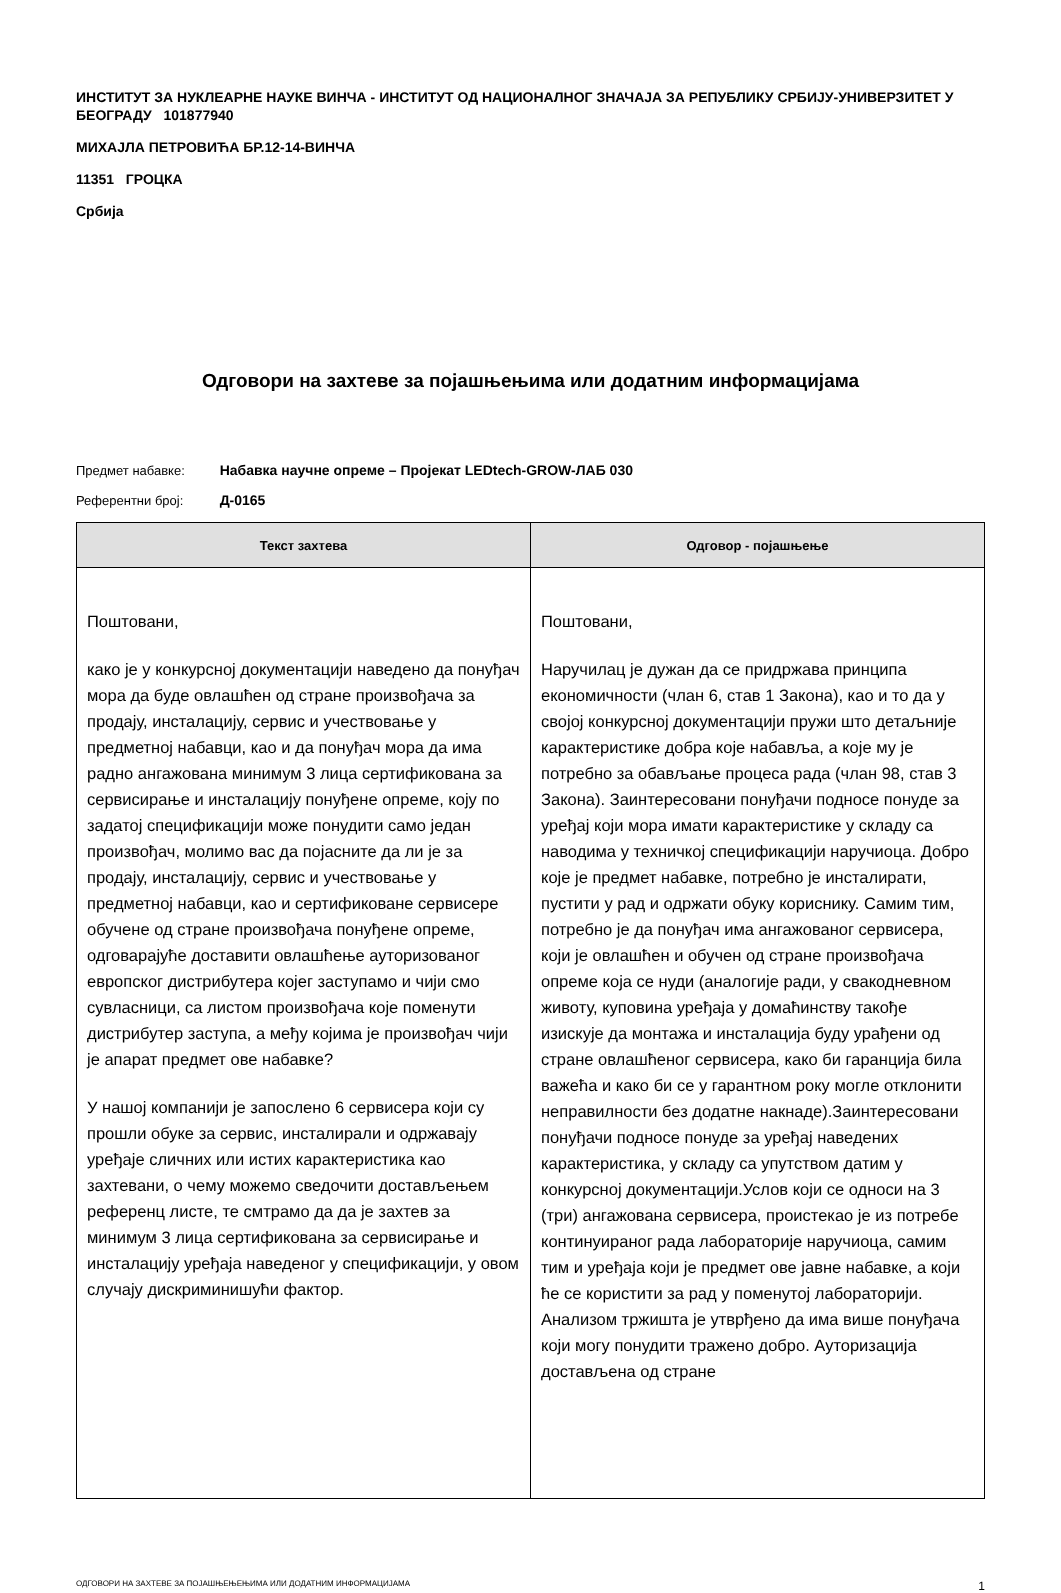ИНСТИТУТ ЗА НУКЛЕАРНЕ НАУКЕ ВИНЧА - ИНСТИТУТ ОД НАЦИОНАЛНОГ ЗНАЧАЈА ЗА РЕПУБЛИКУ СРБИЈУ-УНИВЕРЗИТЕТ У БЕОГРАДУ 101877940
МИХАЈЛА ПЕТРОВИЋА БР.12-14-ВИНЧА
11351 ГРОЦКА
Србија
Одговори на захтеве за појашњењима или додатним информацијама
Предмет набавке: Набавка научне опреме – Пројекат LEDtech-GROW-ЛАБ 030
Референтни број: Д-0165
| Текст захтева | Одговор - појашњење |
| --- | --- |
| Поштовани, како је у конкурсној документацији наведено да понуђач мора да буде овлашћен од стране произвођача за продају, инсталацију, сервис и учествовање у предметној набавци, као и да понуђач мора да има радно ангажована минимум 3 лица сертификована за сервисирање и инсталацију понуђене опреме, коју по задатој спецификацији може понудити само један произвођач, молимо вас да појасните да ли је за продају, инсталацију, сервис и учествовање у предметној набавци, као и сертификоване сервисере обучене од стране произвођача понуђене опреме, одговарајуће доставити овлашћење ауторизованог европског дистрибутера којег заступамо и чији смо сувласници, са листом произвођача које поменути дистрибутер заступа, а међу којима је произвођач чији је апарат предмет ове набавке? У нашој компанији је запослено 6 сервисера који су прошли обуке за сервис, инсталирали и одржавају уређаје сличних или истих карактеристика као захтевани, о чему можемо сведочити достављењем референц листе, те смтрамо да да је захтев за минимум 3 лица сертификована за сервисирање и инсталацију уређаја наведеног у спецификацији, у овом случају дискриминишући фактор. | Поштовани, Наручилац је дужан да се придржава принципа економичности (члан 6, став 1 Закона), као и то да у својој конкурсној документацији пружи што детаљније карактеристике добра које набавља, а које му је потребно за обављање процеса рада (члан 98, став 3 Закона). Заинтересовани понуђачи подносе понуде за уређај који мора имати карактеристике у складу са наводима у техничкој спецификацији наручиоца. Добро које је предмет набавке, потребно је инсталирати, пустити у рад и одржати обуку кориснику. Самим тим, потребно је да понуђач има ангажованог сервисера, који је овлашћен и обучен од стране произвођача опреме која се нуди (аналогије ради, у свакодневном животу, куповина уређаја у домаћинству такође изискује да монтажа и инсталација буду урађени од стране овлашћеног сервисера, како би гаранција била важећа и како би се у гарантном року могле отклонити неправилности без додатне накнаде).Заинтересовани понуђачи подносе понуде за уређај наведених карактеристика, у складу са упутством датим у конкурсној документацији.Услов који се односи на 3 (три) ангажована сервисера, проистекао је из потребе континуираног рада лабораторије наручиоца, самим тим и уређаја који је предмет ове јавне набавке, а који ће се користити за рад у поменутој лабораторији. Анализом тржишта је утврђено да има више понуђача који могу понудити тражено добро. Ауторизација достављена од стране |
ОДГОВОРИ НА ЗАХТЕВЕ ЗА ПОЈАШЊЕЊЕЊИМА ИЛИ ДОДАТНИМ ИНФОРМАЦИЈАМА 1